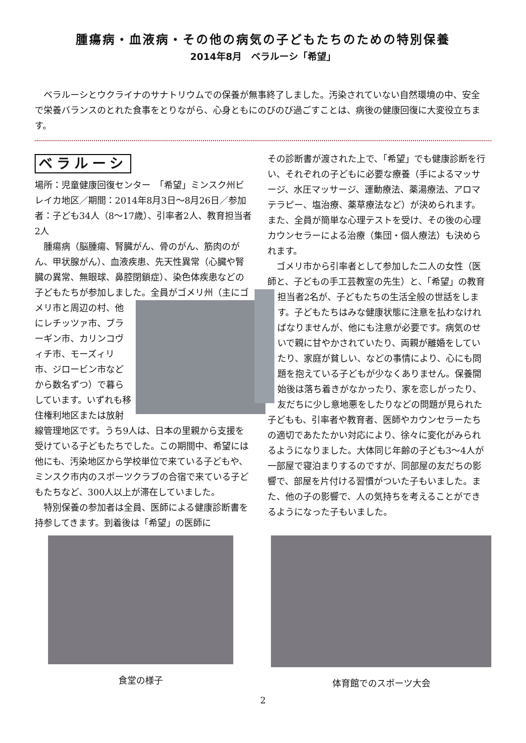腫瘍病・血液病・その他の病気の子どもたちのための特別保養
2014年8月　ベラルーシ「希望」
ベラルーシとウクライナのサナトリウムでの保養が無事終了しました。汚染されていない自然環境の中、安全で栄養バランスのとれた食事をとりながら、心身ともにのびのび過ごすことは、病後の健康回復に大変役立ちます。
ベラルーシ
場所：児童健康回復センター　「希望」ミンスク州ビレイカ地区／期間：2014年8月3日〜8月26日／参加者：子ども34人（8〜17歳）、引率者2人、教育担当者2人
腫瘍病（脳腫瘍、腎臓がん、骨のがん、筋肉のがん、甲状腺がん）、血液疾患、先天性異常（心臓や腎臓の異常、無眼球、鼻腔閉鎖症）、染色体疾患などの子どもたちが参加しました。全員がゴ メリ州（主にゴメリ市と周辺の村、他にレチッツァ市、ブラーギン市、カリンコヴィチ市、モーズィリ市、ジロービン市などから数名ずつ）で暮らしています。いずれも移住権利地区または放射線管理地区です。うち9人は、日本の里親から支援を受けている子どもたちでした。この期間中、希望には他にも、汚染地区から学校単位で来ている子どもや、ミンスク市内のスポーツクラブの合宿で来ている子どもたちなど、300人以上が滞在していました。
特別保養の参加者は全員、医師による健康診断書を持参してきます。到着後は「希望」の医師に
その診断書が渡された上で、「希望」でも健康診断を行い、それぞれの子どもに必要な療養（手によるマッサージ、水圧マッサージ、運動療法、薬湯療法、アロマテラピー、塩治療、薬草療法など）が決められます。また、全員が簡単な心理テストを受け、その後の心理カウンセラーによる治療（集団・個人療法）も決められます。
ゴメリ市から引率者として参加した二人の女性（医師と、子どもの手工芸教室の先生）と、「希望」の教育担当者2名が、子どもたちの生活全般 の世話をします。子どもたちはみな健康状態に注意を払わなければなりませんが、他にも注意が必要です。病気のせいで親に甘やかされていたり、両親が離婚をしていたり、家庭が貧しい、などの事情により、心にも問題を抱えている子どもが少なくありません。保養開始後は落ち着きがなかったり、家を恋しがったり、友だちに少し意地悪をしたりなどの問題が見られた子どもも、引率者や教育者、医師やカウンセラーたちの適切であたたかい対応により、徐々に変化がみられるようになりました。大体同じ年齢の子ども3〜4人が一部屋で寝泊まりするのですが、同部屋の友だちの影響で、部屋を片付ける習慣がついた子もいました。また、他の子の影響で、人の気持ちを考えることができるようになった子もいました。
食堂の様子 体育館でのスポーツ大会
2